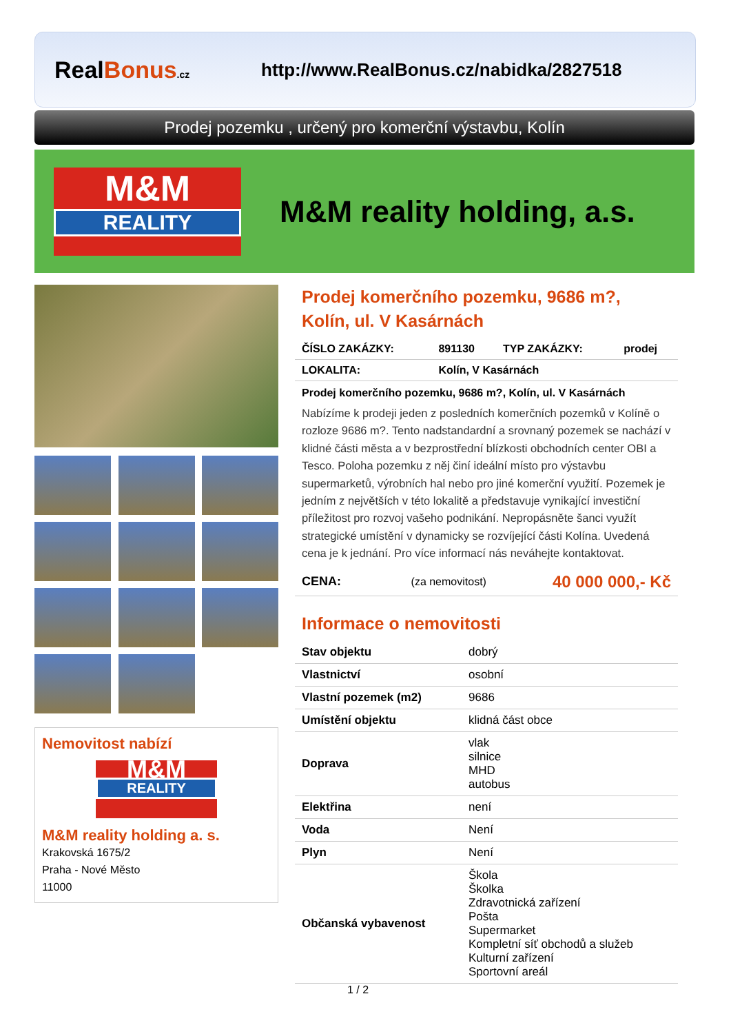RealBonus.cz
http://www.RealBonus.cz/nabidka/2827518
Prodej pozemku , určený pro komerční výstavbu, Kolín
M&M
REALITY
M&M reality holding, a.s.
Nemovitost nabízí
M&M
REALITY
M&M reality holding a. s.
Krakovská 1675/2
Praha - Nové Město
11000
Prodej komerčního pozemku, 9686 m?, Kolín, ul. V Kasárnách
| ČÍSLO ZAKÁZKY: | 891130 | TYP ZAKÁZKY: | prodej |
| LOKALITA: | Kolín, V Kasárnách | | |
Prodej komerčního pozemku, 9686 m?, Kolín, ul. V Kasárnách
Nabízíme k prodeji jeden z posledních komerčních pozemků v Kolíně o rozloze 9686 m?. Tento nadstandardní a srovnaný pozemek se nachází v klidné části města a v bezprostřední blízkosti obchodních center OBI a Tesco. Poloha pozemku z něj činí ideální místo pro výstavbu supermarketů, výrobních hal nebo pro jiné komerční využití. Pozemek je jedním z největších v této lokalitě a představuje vynikající investiční příležitost pro rozvoj vašeho podnikání. Nepropásněte šanci využít strategické umístění v dynamicky se rozvíjející části Kolína. Uvedená cena je k jednání. Pro více informací nás neváhejte kontaktovat.
| CENA: | (za nemovitost) | 40 000 000,- Kč |
Informace o nemovitosti
| Stav objektu | dobrý |
| Vlastnictví | osobní |
| Vlastní pozemek (m2) | 9686 |
| Umístění objektu | klidná část obce |
| Doprava | vlak silnice MHD autobus |
| Elektřina | není |
| Voda | Není |
| Plyn | Není |
| Občanská vybavenost | Škola Školka Zdravotnická zařízení Pošta Supermarket Kompletní síť obchodů a služeb Kulturní zařízení Sportovní areál |
1 / 2